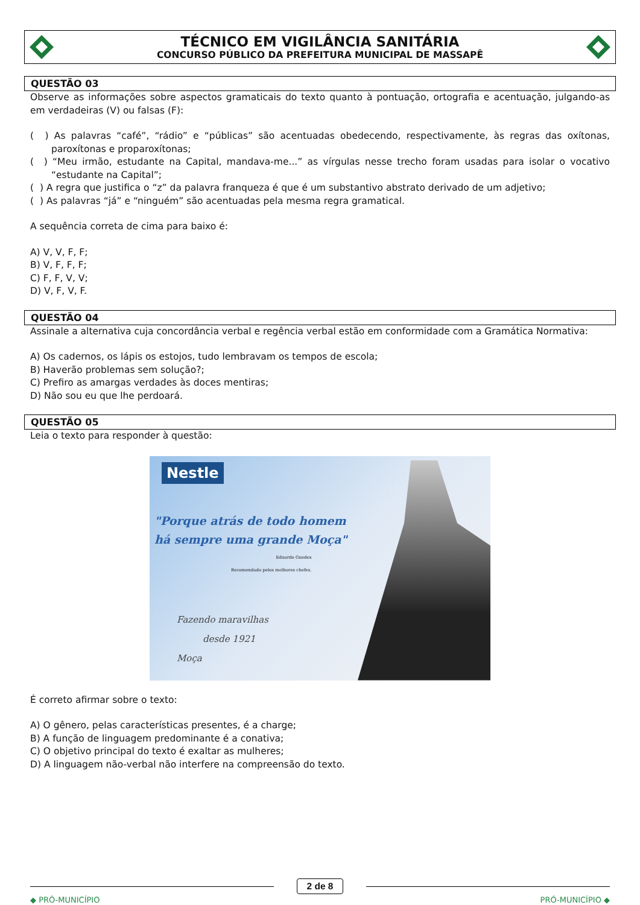TÉCNICO EM VIGILÂNCIA SANITÁRIA
CONCURSO PÚBLICO DA PREFEITURA MUNICIPAL DE MASSAPÊ
QUESTÃO 03
Observe as informações sobre aspectos gramaticais do texto quanto à pontuação, ortografia e acentuação, julgando-as em verdadeiras (V) ou falsas (F):
( ) As palavras “café”, “rádio” e “públicas” são acentuadas obedecendo, respectivamente, às regras das oxítonas, paroxítonas e proparoxítonas;
( ) “Meu irmão, estudante na Capital, mandava-me...” as vírgulas nesse trecho foram usadas para isolar o vocativo “estudante na Capital”;
( ) A regra que justifica o “z” da palavra franqueza é que é um substantivo abstrato derivado de um adjetivo;
( ) As palavras “já” e “ninguém” são acentuadas pela mesma regra gramatical.
A sequência correta de cima para baixo é:
A) V, V, F, F;
B) V, F, F, F;
C) F, F, V, V;
D) V, F, V, F.
QUESTÃO 04
Assinale a alternativa cuja concordância verbal e regência verbal estão em conformidade com a Gramática Normativa:
A) Os cadernos, os lápis os estojos, tudo lembravam os tempos de escola;
B) Haverão problemas sem solução?;
C) Prefiro as amargas verdades às doces mentiras;
D) Não sou eu que lhe perdoará.
QUESTÃO 05
Leia o texto para responder à questão:
Nestle
"Porque atrás de todo homem
há sempre uma grande Moça"
Eduardo Guedes
Recomendado pelos melhores chefes.
Fazendo maravilhas
desde 1921
Moça
É correto afirmar sobre o texto:
A) O gênero, pelas características presentes, é a charge;
B) A função de linguagem predominante é a conativa;
C) O objetivo principal do texto é exaltar as mulheres;
D) A linguagem não-verbal não interfere na compreensão do texto.
2 de 8
◆ PRÓ-MUNICÍPIO PRÓ-MUNICÍPIO ◆